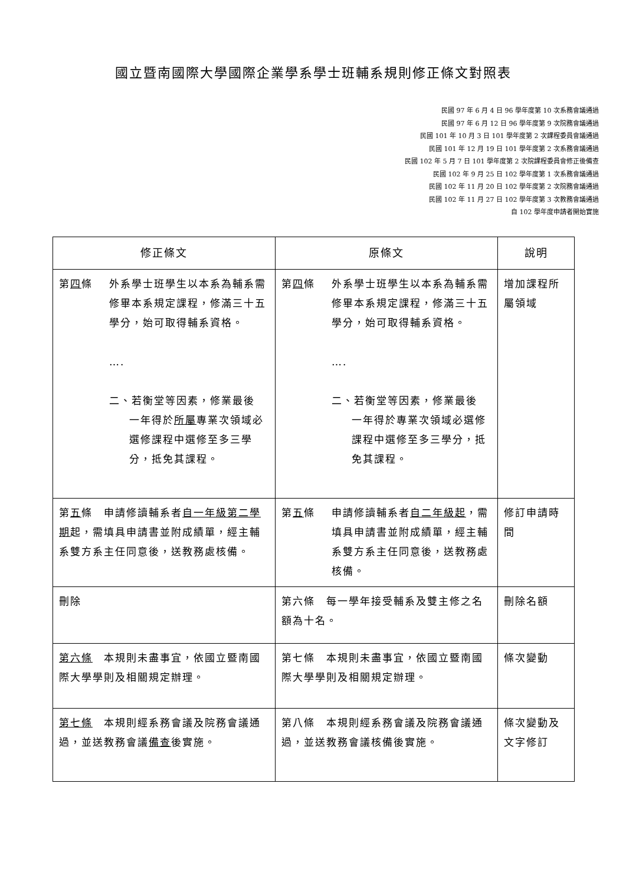國立暨南國際大學國際企業學系學士班輔系規則修正條文對照表
民國 97 年 6 月 4 日 96 學年度第 10 次系務會議通過
民國 97 年 6 月 12 日 96 學年度第 9 次院務會議通過
民國 101 年 10 月 3 日 101 學年度第 2 次課程委員會議通過
民國 101 年 12 月 19 日 101 學年度第 2 次系務會議通過
民國 102 年 5 月 7 日 101 學年度第 2 次院課程委員會修正後備查
民國 102 年 9 月 25 日 102 學年度第 1 次系務會議通過
民國 102 年 11 月 20 日 102 學年度第 2 次院務會議通過
民國 102 年 11 月 27 日 102 學年度第 3 次教務會議通過
自 102 學年度申請者開始實施
| 修正條文 | 原條文 | 說明 |
| --- | --- | --- |
| 第 四 條 外系學士班學生以本系為輔系需修畢本系規定課程，修滿三十五學分，始可取得輔系資格。 …. 二、若衡堂等因素，修業最後 一年得於 所屬 專業次領域必選修課程中選修至多三學分，抵免其課程。 | 第 四 條 外系學士班學生以本系為輔系需修畢本系規定課程，修滿三十五學分，始可取得輔系資格。 …. 二、若衡堂等因素，修業最後 一年得於專業次領域必選修課程中選修至多三學分，抵免其課程。 | 增加課程所屬領域 |
| 第 五 條 申請修讀輔系者 自一年級第二學期 起，需填具申請書並附成績單，經主輔系雙方系主任同意後，送教務處核備。 | 第 五 條 申請修讀輔系者 自二年級起 ，需填具申請書並附成績單，經主輔系雙方系主任同意後，送教務處核備。 | 修訂申請時間 |
| 刪除 | 第六條 每一學年接受輔系及雙主修之名額為十名。 | 刪除名額 |
| 第六條 本規則未盡事宜，依國立暨南國際大學學則及相關規定辦理。 | 第七條 本規則未盡事宜，依國立暨南國際大學學則及相關規定辦理。 | 條次變動 |
| 第七條 本規則經系務會議及院務會議通過，並送教務會議 備查 後實施。 | 第八條 本規則經系務會議及院務會議通過，並送教務會議核備後實施。 | 條次變動及文字修訂 |